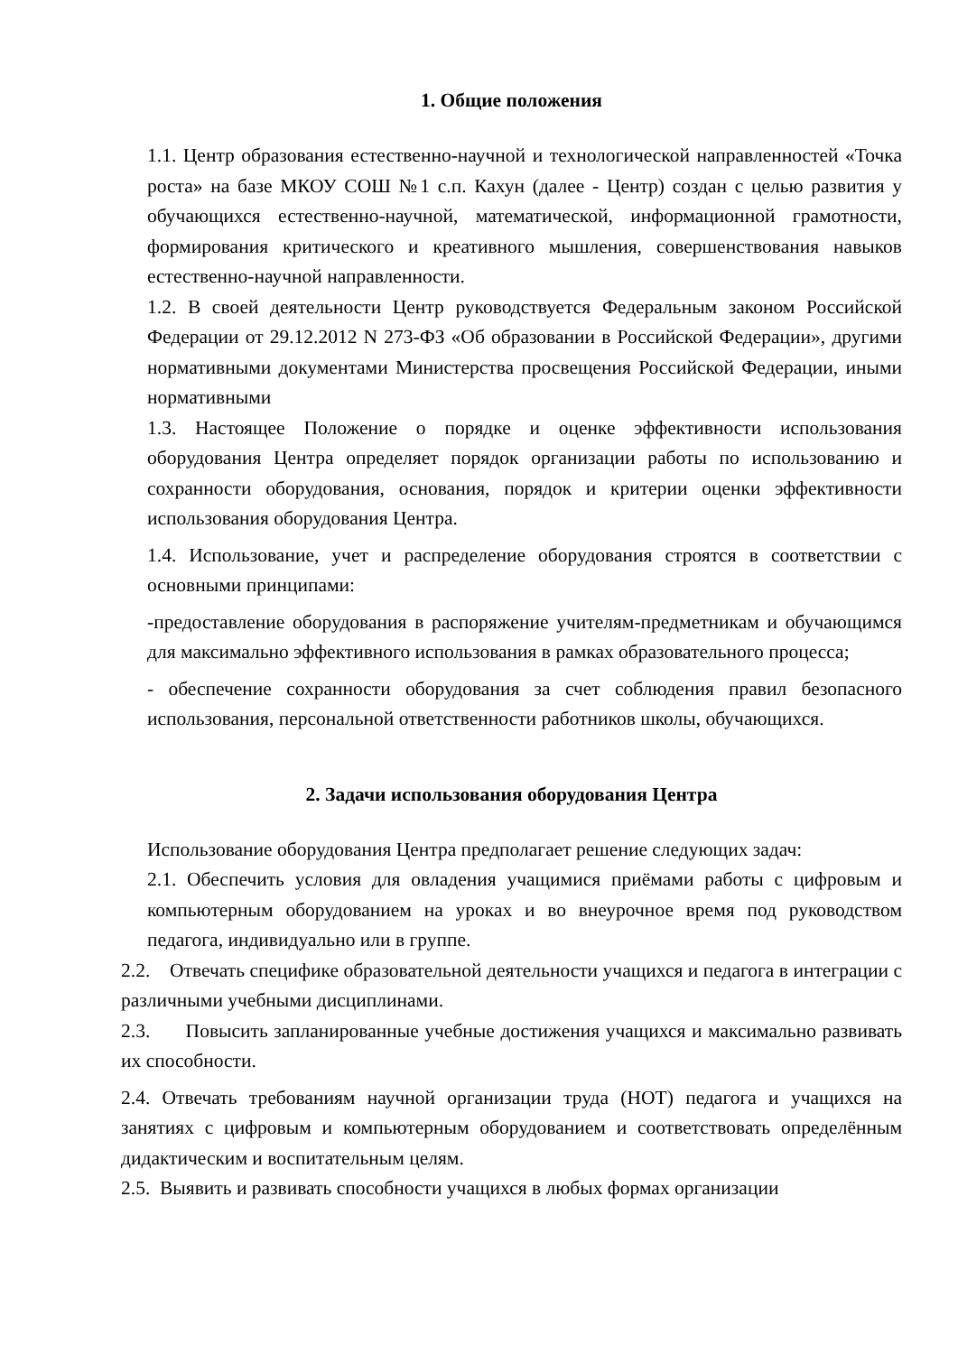1. Общие положения
1.1. Центр образования естественно-научной и технологической направленностей «Точка роста» на базе МКОУ СОШ №1 с.п. Кахун (далее - Центр) создан с целью развития у обучающихся естественно-научной, математической, информационной грамотности, формирования критического и креативного мышления, совершенствования навыков естественно-научной направленности.
1.2. В своей деятельности Центр руководствуется Федеральным законом Российской Федерации от 29.12.2012 N 273-ФЗ «Об образовании в Российской Федерации», другими нормативными документами Министерства просвещения Российской Федерации, иными нормативными
1.3. Настоящее Положение о порядке и оценке эффективности использования оборудования Центра определяет порядок организации работы по использованию и сохранности оборудования, основания, порядок и критерии оценки эффективности использования оборудования Центра.
1.4. Использование, учет и распределение оборудования строятся в соответствии с основными принципами:
-предоставление оборудования в распоряжение учителям-предметникам и обучающимся для максимально эффективного использования в рамках образовательного процесса;
- обеспечение сохранности оборудования за счет соблюдения правил безопасного использования, персональной ответственности работников школы, обучающихся.
2. Задачи использования оборудования Центра
Использование оборудования Центра предполагает решение следующих задач:
2.1. Обеспечить условия для овладения учащимися приёмами работы с цифровым и компьютерным оборудованием на уроках и во внеурочное время под руководством педагога, индивидуально или в группе.
2.2. Отвечать специфике образовательной деятельности учащихся и педагога в интеграции с различными учебными дисциплинами.
2.3. Повысить запланированные учебные достижения учащихся и максимально развивать их способности.
2.4. Отвечать требованиям научной организации труда (НОТ) педагога и учащихся на занятиях с цифровым и компьютерным оборудованием и соответствовать определённым дидактическим и воспитательным целям.
2.5. Выявить и развивать способности учащихся в любых формах организации